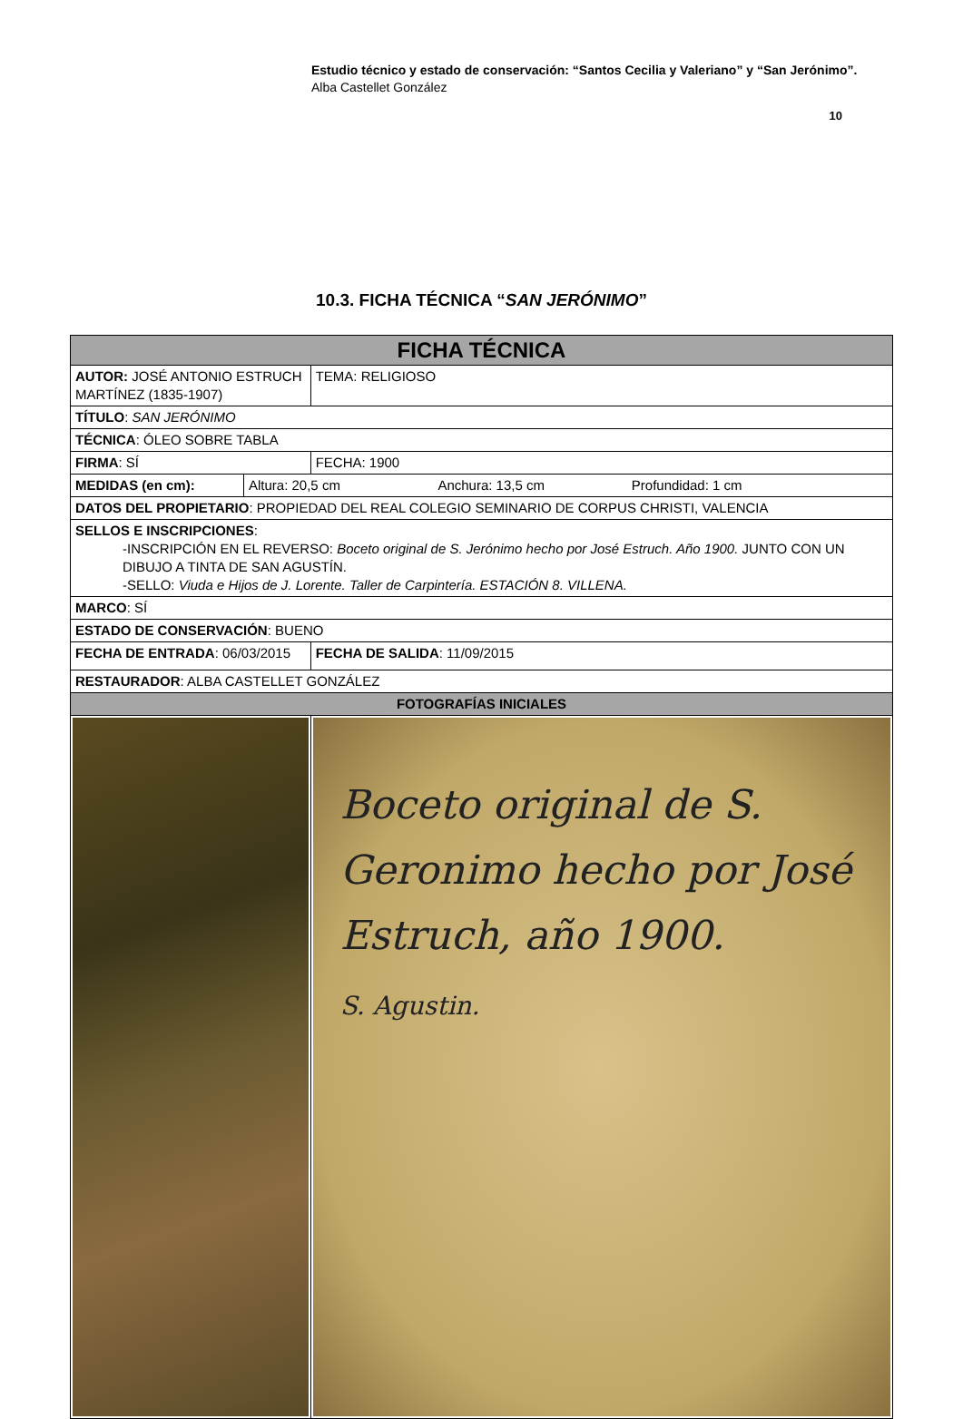Estudio técnico y estado de conservación: “Santos Cecilia y Valeriano” y “San Jerónimo”.
Alba Castellet González
10
10.3. FICHA TÉCNICA “SAN JERÓNIMO”
| FICHA TÉCNICA | | |
| AUTOR: JOSÉ ANTONIO ESTRUCH MARTÍNEZ (1835-1907) | | TEMA: RELIGIOSO |
| TÍTULO : SAN JERÓNIMO | | |
| TÉCNICA : ÓLEO SOBRE TABLA | | |
| FIRMA : SÍ | | FECHA: 1900 |
| MEDIDAS (en cm): | Altura: 20,5 cm Anchura: 13,5 cm Profundidad: 1 cm | |
| DATOS DEL PROPIETARIO : PROPIEDAD DEL REAL COLEGIO SEMINARIO DE CORPUS CHRISTI, VALENCIA | | |
| SELLOS E INSCRIPCIONES : -INSCRIPCIÓN EN EL REVERSO: Boceto original de S. Jerónimo hecho por José Estruch. Año 1900. JUNTO CON UN DIBUJO A TINTA DE SAN AGUSTÍN. -SELLO: Viuda e Hijos de J. Lorente. Taller de Carpintería. ESTACIÓN 8. VILLENA. | | |
| MARCO : SÍ | | |
| ESTADO DE CONSERVACIÓN : BUENO | | |
| FECHA DE ENTRADA : 06/03/2015 | | FECHA DE SALIDA : 11/09/2015 |
| RESTAURADOR : ALBA CASTELLET GONZÁLEZ | | |
| FOTOGRAFÍAS INICIALES | | |
| | | Boceto original de S. Geronimo hecho por José Estruch, año 1900. S. Agustin. |